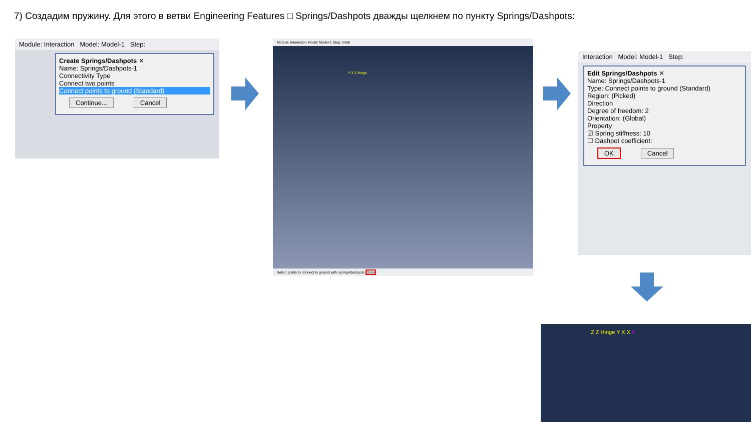7) Создадим пружину. Для этого в ветви Engineering Features □ Springs/Dashpots дважды щелкнем по пункту Springs/Dashpots:
Module: Interaction Model: Model-1 Step:
Create Springs/Dashpots ✕
Name: Springs/Dashpots-1
Connectivity Type
Connect two points
Connect points to ground (Standard)
Continue... Cancel
Module: Interaction Model: Model-1 Step: Initial
Y X Z Hinge
Select points to connect to ground with springs/dashpots Done
Interaction Model: Model-1 Step:
Edit Springs/Dashpots ✕
Name: Springs/Dashpots-1
Type: Connect points to ground (Standard)
Region: (Picked)
Direction
Degree of freedom: 2
Orientation: (Global)
Property
☑ Spring stiffness: 10
☐ Dashpot coefficient:
OK Cancel
Z Z Hinge Y X X K